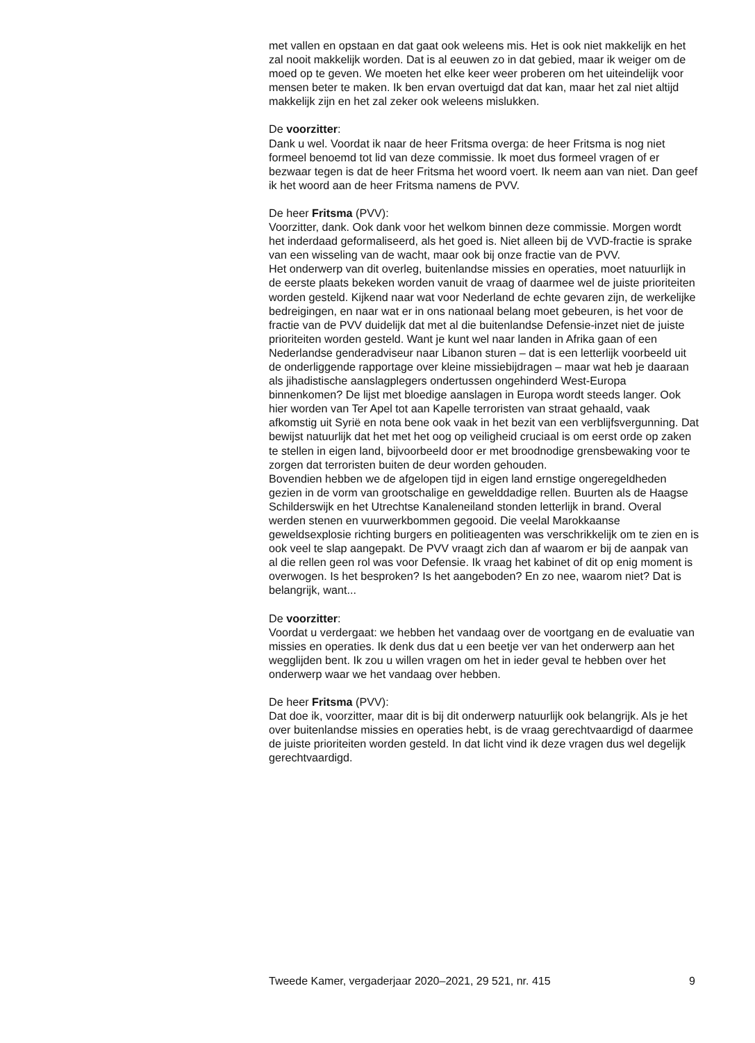met vallen en opstaan en dat gaat ook weleens mis. Het is ook niet makkelijk en het zal nooit makkelijk worden. Dat is al eeuwen zo in dat gebied, maar ik weiger om de moed op te geven. We moeten het elke keer weer proberen om het uiteindelijk voor mensen beter te maken. Ik ben ervan overtuigd dat dat kan, maar het zal niet altijd makkelijk zijn en het zal zeker ook weleens mislukken.
De voorzitter:
Dank u wel. Voordat ik naar de heer Fritsma overga: de heer Fritsma is nog niet formeel benoemd tot lid van deze commissie. Ik moet dus formeel vragen of er bezwaar tegen is dat de heer Fritsma het woord voert. Ik neem aan van niet. Dan geef ik het woord aan de heer Fritsma namens de PVV.
De heer Fritsma (PVV):
Voorzitter, dank. Ook dank voor het welkom binnen deze commissie. Morgen wordt het inderdaad geformaliseerd, als het goed is. Niet alleen bij de VVD-fractie is sprake van een wisseling van de wacht, maar ook bij onze fractie van de PVV.
Het onderwerp van dit overleg, buitenlandse missies en operaties, moet natuurlijk in de eerste plaats bekeken worden vanuit de vraag of daarmee wel de juiste prioriteiten worden gesteld. Kijkend naar wat voor Nederland de echte gevaren zijn, de werkelijke bedreigingen, en naar wat er in ons nationaal belang moet gebeuren, is het voor de fractie van de PVV duidelijk dat met al die buitenlandse Defensie-inzet niet de juiste prioriteiten worden gesteld. Want je kunt wel naar landen in Afrika gaan of een Nederlandse genderadviseur naar Libanon sturen – dat is een letterlijk voorbeeld uit de onderliggende rapportage over kleine missiebijdragen – maar wat heb je daaraan als jihadistische aanslagplegers ondertussen ongehinderd West-Europa binnenkomen? De lijst met bloedige aanslagen in Europa wordt steeds langer. Ook hier worden van Ter Apel tot aan Kapelle terroristen van straat gehaald, vaak afkomstig uit Syrië en nota bene ook vaak in het bezit van een verblijfsvergunning. Dat bewijst natuurlijk dat het met het oog op veiligheid cruciaal is om eerst orde op zaken te stellen in eigen land, bijvoorbeeld door er met broodnodige grensbewaking voor te zorgen dat terroristen buiten de deur worden gehouden.
Bovendien hebben we de afgelopen tijd in eigen land ernstige ongeregeldheden gezien in de vorm van grootschalige en gewelddadige rellen. Buurten als de Haagse Schilderswijk en het Utrechtse Kanaleneiland stonden letterlijk in brand. Overal werden stenen en vuurwerkbommen gegooid. Die veelal Marokkaanse geweldsexplosie richting burgers en politieagenten was verschrikkelijk om te zien en is ook veel te slap aangepakt. De PVV vraagt zich dan af waarom er bij de aanpak van al die rellen geen rol was voor Defensie. Ik vraag het kabinet of dit op enig moment is overwogen. Is het besproken? Is het aangeboden? En zo nee, waarom niet? Dat is belangrijk, want...
De voorzitter:
Voordat u verdergaat: we hebben het vandaag over de voortgang en de evaluatie van missies en operaties. Ik denk dus dat u een beetje ver van het onderwerp aan het wegglijden bent. Ik zou u willen vragen om het in ieder geval te hebben over het onderwerp waar we het vandaag over hebben.
De heer Fritsma (PVV):
Dat doe ik, voorzitter, maar dit is bij dit onderwerp natuurlijk ook belangrijk. Als je het over buitenlandse missies en operaties hebt, is de vraag gerechtvaardigd of daarmee de juiste prioriteiten worden gesteld. In dat licht vind ik deze vragen dus wel degelijk gerechtvaardigd.
Tweede Kamer, vergaderjaar 2020–2021, 29 521, nr. 415 9